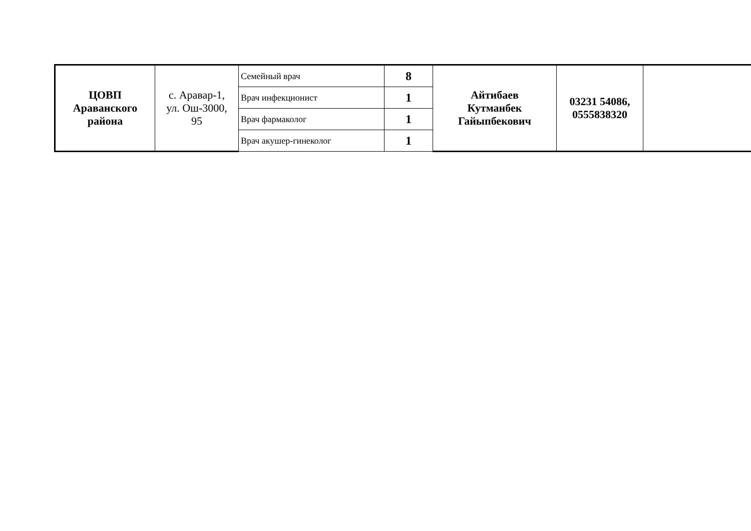| ЦОВП Араванского района | с. Аравар-1, ул. Ош-3000, 95 | Семейный врач | 8 | Айтибаев Кутманбек Гайыпбекович | 03231 54086, 0555838320 | |
| | | Врач инфекционист | 1 | | | |
| | | Врач фармаколог | 1 | | | |
| | | Врач акушер-гинеколог | 1 | | | |